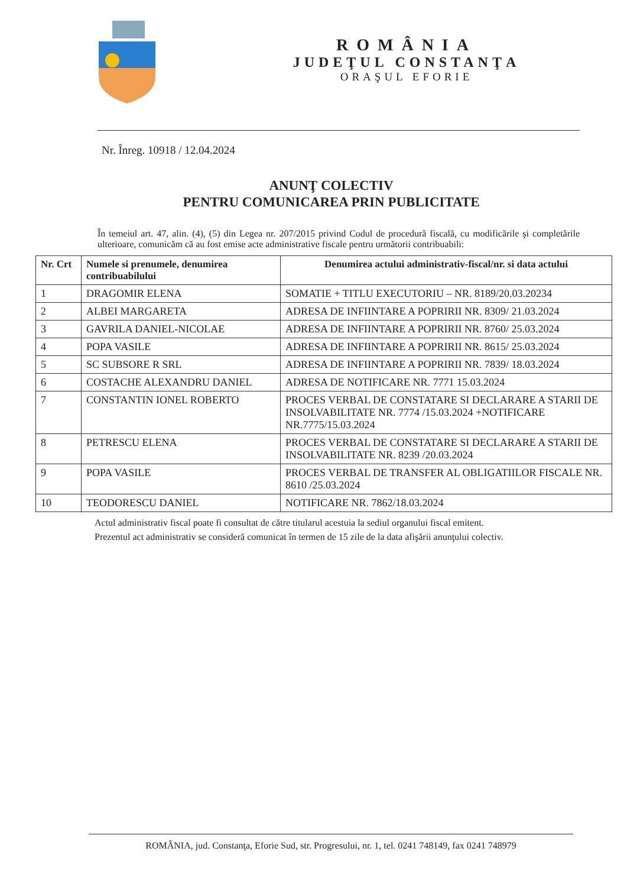ROMÂNIA
JUDEŢUL CONSTANŢA
ORAŞUL EFORIE
Nr. Înreg. 10918 / 12.04.2024
ANUNŢ COLECTIV
PENTRU COMUNICAREA PRIN PUBLICITATE
În temeiul art. 47, alin. (4), (5) din Legea nr. 207/2015 privind Codul de procedură fiscală, cu modificările şi completările ulterioare, comunicăm că au fost emise acte administrative fiscale pentru următorii contribuabili:
| Nr. Crt | Numele si prenumele, denumirea contribuabilului | Denumirea actului administrativ-fiscal/nr. si data actului |
| --- | --- | --- |
| 1 | DRAGOMIR ELENA | SOMATIE + TITLU EXECUTORIU – NR. 8189/20.03.20234 |
| 2 | ALBEI MARGARETA | ADRESA DE INFIINTARE A POPRIRII NR. 8309/ 21.03.2024 |
| 3 | GAVRILA DANIEL-NICOLAE | ADRESA DE INFIINTARE A POPRIRII NR. 8760/ 25.03.2024 |
| 4 | POPA VASILE | ADRESA DE INFIINTARE A POPRIRII NR. 8615/ 25.03.2024 |
| 5 | SC SUBSORE R SRL | ADRESA DE INFIINTARE A POPRIRII NR. 7839/ 18.03.2024 |
| 6 | COSTACHE ALEXANDRU DANIEL | ADRESA DE NOTIFICARE NR. 7771 15.03.2024 |
| 7 | CONSTANTIN IONEL ROBERTO | PROCES VERBAL DE CONSTATARE SI DECLARARE A STARII DE INSOLVABILITATE NR. 7774 /15.03.2024 +NOTIFICARE NR.7775/15.03.2024 |
| 8 | PETRESCU ELENA | PROCES VERBAL DE CONSTATARE SI DECLARARE A STARII DE INSOLVABILITATE NR. 8239 /20.03.2024 |
| 9 | POPA VASILE | PROCES VERBAL DE TRANSFER AL OBLIGATIILOR FISCALE NR. 8610 /25.03.2024 |
| 10 | TEODORESCU DANIEL | NOTIFICARE NR. 7862/18.03.2024 |
Actul administrativ fiscal poate fi consultat de către titularul acestuia la sediul organului fiscal emitent.
Prezentul act administrativ se consideră comunicat în termen de 15 zile de la data afişării anunţului colectiv.
ROMÂNIA, jud. Constanţa, Eforie Sud, str. Progresului, nr. 1, tel. 0241 748149, fax 0241 748979